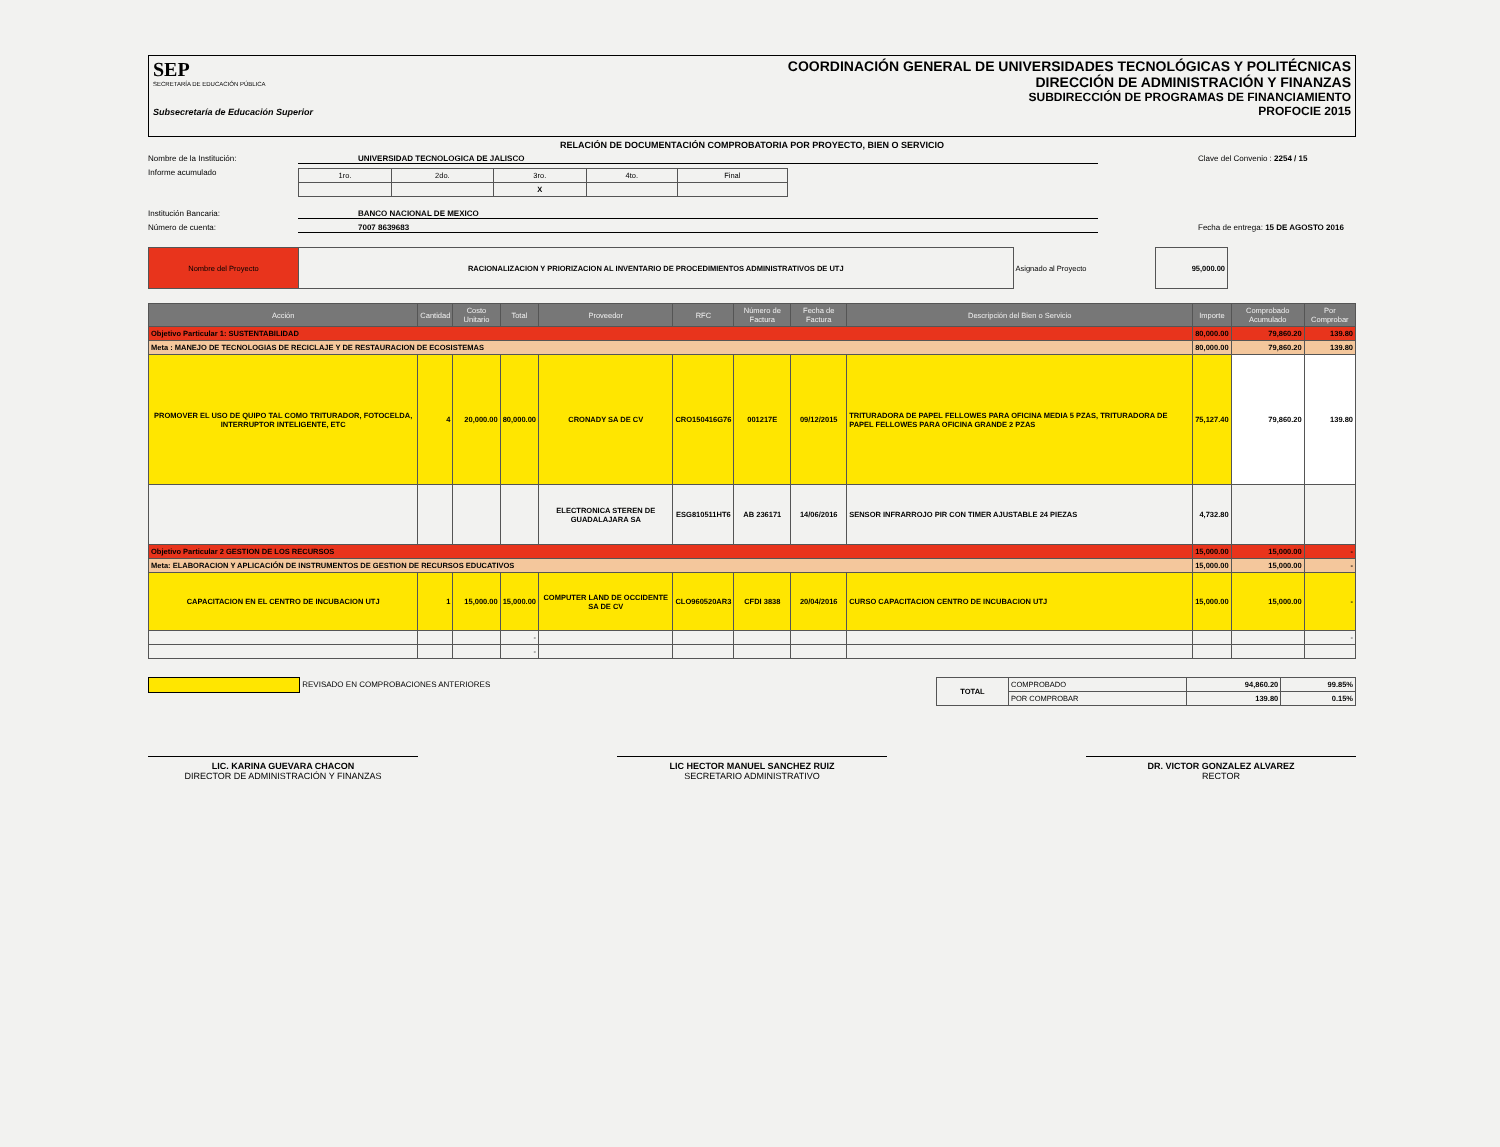SEP
SECRETARÍA DE EDUCACIÓN PÚBLICA
Subsecretaría de Educación Superior
COORDINACIÓN GENERAL DE UNIVERSIDADES TECNOLÓGICAS Y POLITÉCNICAS
DIRECCIÓN DE ADMINISTRACIÓN Y FINANZAS
SUBDIRECCIÓN DE PROGRAMAS DE FINANCIAMIENTO
PROFOCIE 2015
RELACIÓN DE DOCUMENTACIÓN COMPROBATORIA POR PROYECTO, BIEN O SERVICIO
Nombre de la Institución: UNIVERSIDAD TECNOLOGICA DE JALISCO Clave del Convenio : 2254 / 15
Informe acumulado
| 1ro. | 2do. | 3ro. | 4to. | Final |
| | | X | | |
Institución Bancaria: BANCO NACIONAL DE MEXICO
Número de cuenta: 7007 8639683 Fecha de entrega: 15 DE AGOSTO 2016
| Nombre del Proyecto | RACIONALIZACION Y PRIORIZACION AL INVENTARIO DE PROCEDIMIENTOS ADMINISTRATIVOS DE UTJ | Asignado al Proyecto | 95,000.00 |
| Acción | Cantidad | Costo Unitario | Total | Proveedor | RFC | Número de Factura | Fecha de Factura | Descripción del Bien o Servicio | Importe | Comprobado Acumulado | Por Comprobar |
| --- | --- | --- | --- | --- | --- | --- | --- | --- | --- | --- | --- |
| Objetivo Particular 1: SUSTENTABILIDAD | | | | | | | | | 80,000.00 | 79,860.20 | 139.80 |
| Meta : MANEJO DE TECNOLOGIAS DE RECICLAJE Y DE RESTAURACION DE ECOSISTEMAS | | | | | | | | | 80,000.00 | 79,860.20 | 139.80 |
| PROMOVER EL USO DE QUIPO TAL COMO TRITURADOR, FOTOCELDA, INTERRUPTOR INTELIGENTE, ETC | 4 | 20,000.00 | 80,000.00 | CRONADY SA DE CV | CRO150416G76 | 001217E | 09/12/2015 | TRITURADORA DE PAPEL FELLOWES PARA OFICINA MEDIA 5 PZAS, TRITURADORA DE PAPEL FELLOWES PARA OFICINA GRANDE 2 PZAS | 75,127.40 | 79,860.20 | 139.80 |
| | | | | ELECTRONICA STEREN DE GUADALAJARA SA | ESG810511HT6 | AB 236171 | 14/06/2016 | SENSOR INFRARROJO PIR CON TIMER AJUSTABLE 24 PIEZAS | 4,732.80 | | |
| Objetivo Particular 2 GESTION DE LOS RECURSOS | | | | | | | | | 15,000.00 | 15,000.00 | - |
| Meta: ELABORACION Y APLICACIÓN DE INSTRUMENTOS DE GESTION DE RECURSOS EDUCATIVOS | | | | | | | | | 15,000.00 | 15,000.00 | - |
| CAPACITACION EN EL CENTRO DE INCUBACION UTJ | 1 | 15,000.00 | 15,000.00 | COMPUTER LAND DE OCCIDENTE SA DE CV | CLO960520AR3 | CFDI 3838 | 20/04/2016 | CURSO CAPACITACION CENTRO DE INCUBACION UTJ | 15,000.00 | 15,000.00 | - |
| | | | - | | | | | | | | - |
| | | | - | | | | | | | | |
REVISADO EN COMPROBACIONES ANTERIORES
| TOTAL | COMPROBADO | 94,860.20 | 99.85% |
| | POR COMPROBAR | 139.80 | 0.15% |
LIC. KARINA GUEVARA CHACON
DIRECTOR DE ADMINISTRACIÓN Y FINANZAS
LIC HECTOR MANUEL SANCHEZ RUIZ
SECRETARIO ADMINISTRATIVO
DR. VICTOR GONZALEZ ALVAREZ
RECTOR